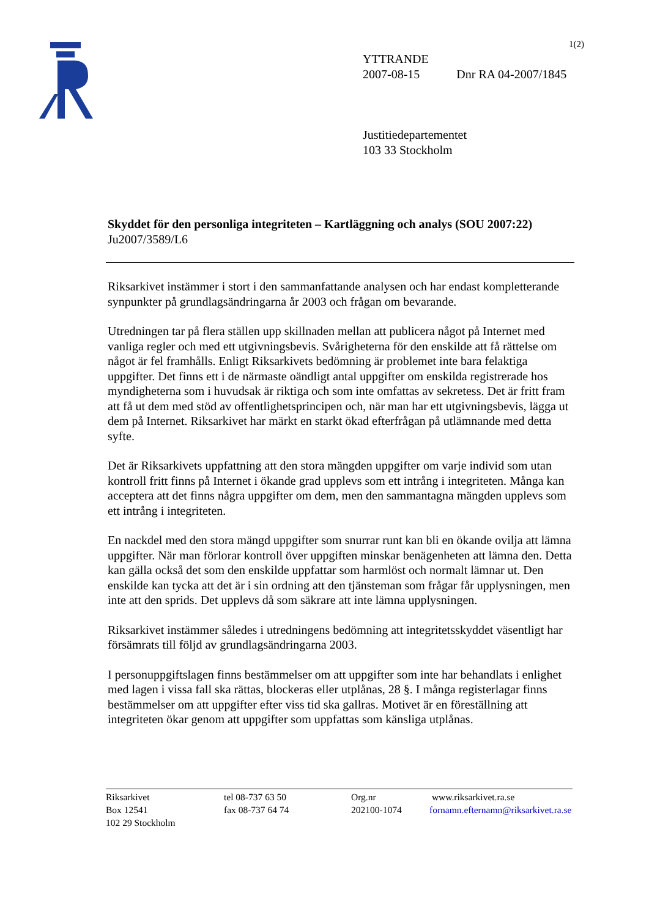1(2)
YTTRANDE
2007-08-15 Dnr RA 04-2007/1845
Justitiedepartementet
103 33 Stockholm
Skyddet för den personliga integriteten – Kartläggning och analys (SOU 2007:22)
Ju2007/3589/L6
Riksarkivet instämmer i stort i den sammanfattande analysen och har endast kompletterande synpunkter på grundlagsändringarna år 2003 och frågan om bevarande.
Utredningen tar på flera ställen upp skillnaden mellan att publicera något på Internet med vanliga regler och med ett utgivningsbevis. Svårigheterna för den enskilde att få rättelse om något är fel framhålls. Enligt Riksarkivets bedömning är problemet inte bara felaktiga uppgifter. Det finns ett i de närmaste oändligt antal uppgifter om enskilda registrerade hos myndigheterna som i huvudsak är riktiga och som inte omfattas av sekretess. Det är fritt fram att få ut dem med stöd av offentlighetsprincipen och, när man har ett utgivningsbevis, lägga ut dem på Internet. Riksarkivet har märkt en starkt ökad efterfrågan på utlämnande med detta syfte.
Det är Riksarkivets uppfattning att den stora mängden uppgifter om varje individ som utan kontroll fritt finns på Internet i ökande grad upplevs som ett intrång i integriteten. Många kan acceptera att det finns några uppgifter om dem, men den sammantagna mängden upplevs som ett intrång i integriteten.
En nackdel med den stora mängd uppgifter som snurrar runt kan bli en ökande ovilja att lämna uppgifter. När man förlorar kontroll över uppgiften minskar benägenheten att lämna den. Detta kan gälla också det som den enskilde uppfattar som harmlöst och normalt lämnar ut. Den enskilde kan tycka att det är i sin ordning att den tjänsteman som frågar får upplysningen, men inte att den sprids. Det upplevs då som säkrare att inte lämna upplysningen.
Riksarkivet instämmer således i utredningens bedömning att integritetsskyddet väsentligt har försämrats till följd av grundlagsändringarna 2003.
I personuppgiftslagen finns bestämmelser om att uppgifter som inte har behandlats i enlighet med lagen i vissa fall ska rättas, blockeras eller utplånas, 28 §. I många registerlagar finns bestämmelser om att uppgifter efter viss tid ska gallras. Motivet är en föreställning att integriteten ökar genom att uppgifter som uppfattas som känsliga utplånas.
Riksarkivet
Box 12541
102 29 Stockholm
tel 08-737 63 50
fax 08-737 64 74
Org.nr
202100-1074
www.riksarkivet.ra.se
fornamn.efternamn@riksarkivet.ra.se